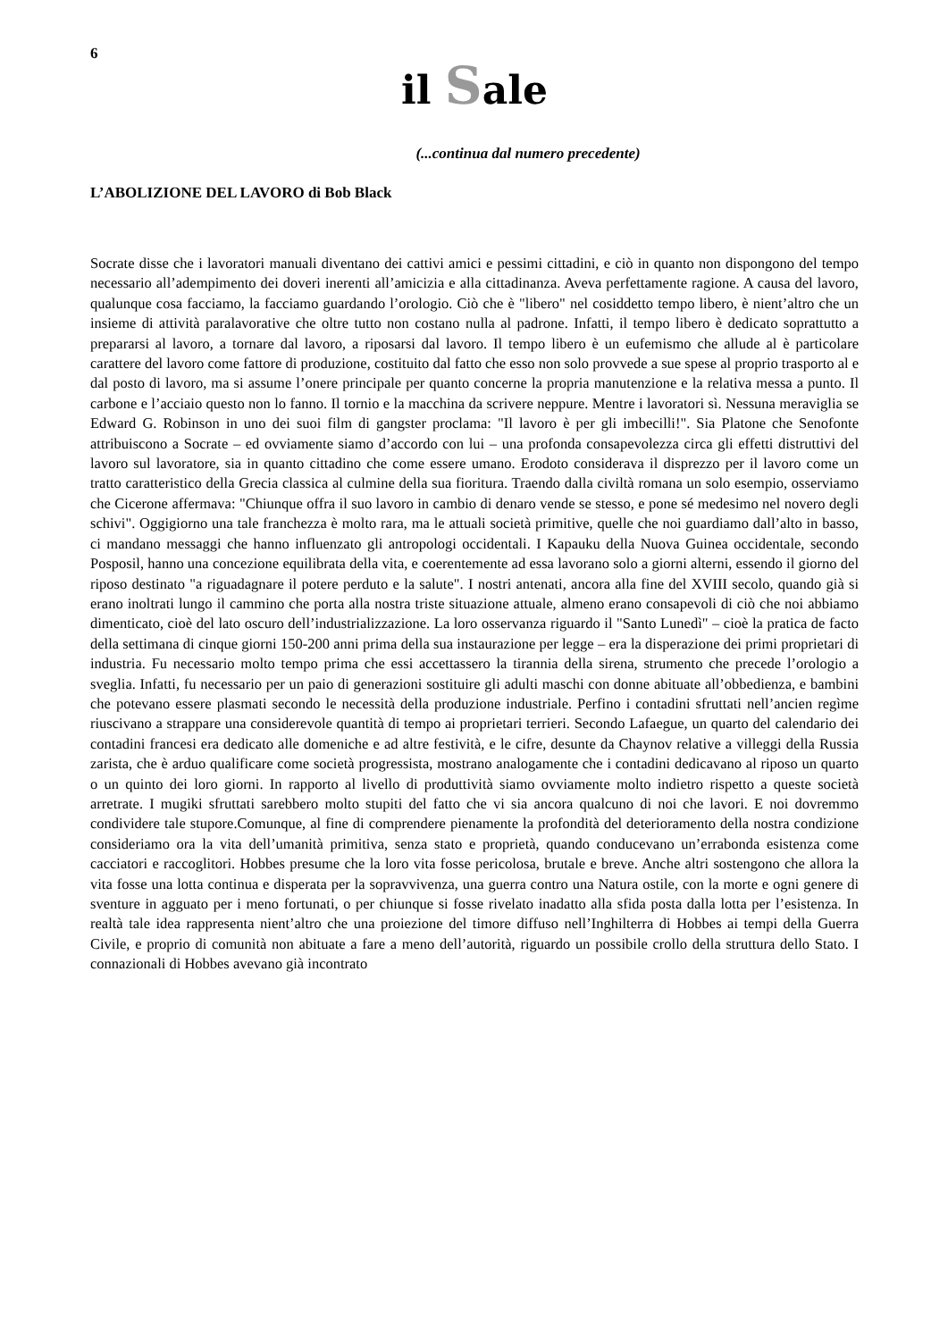6
il Sale
(...continua dal numero precedente)
L’ABOLIZIONE DEL LAVORO di Bob Black
Socrate disse che i lavoratori manuali diventano dei cattivi amici e pessimi cittadini, e ciò in quanto non dispongono del tempo necessario all’adempimento dei doveri inerenti all’amicizia e alla cittadinanza. Aveva perfettamente ragione. A causa del lavoro, qualunque cosa facciamo, la facciamo guardando l’orologio. Ciò che è "libero" nel cosiddetto tempo libero, è nient’altro che un insieme di attività paralavorative che oltre tutto non costano nulla al padrone. Infatti, il tempo libero è dedicato soprattutto a prepararsi al lavoro, a tornare dal lavoro, a riposarsi dal lavoro. Il tempo libero è un eufemismo che allude al è particolare carattere del lavoro come fattore di produzione, costituito dal fatto che esso non solo provvede a sue spese al proprio trasporto al e dal posto di lavoro, ma si assume l’onere principale per quanto concerne la propria manutenzione e la relativa messa a punto. Il carbone e l’acciaio questo non lo fanno. Il tornio e la macchina da scrivere neppure. Mentre i lavoratori sì. Nessuna meraviglia se Edward G. Robinson in uno dei suoi film di gangster proclama: "Il lavoro è per gli imbecilli!". Sia Platone che Senofonte attribuiscono a Socrate – ed ovviamente siamo d’accordo con lui – una profonda consapevolezza circa gli effetti distruttivi del lavoro sul lavoratore, sia in quanto cittadino che come essere umano. Erodoto considerava il disprezzo per il lavoro come un tratto caratteristico della Grecia classica al culmine della sua fioritura. Traendo dalla civiltà romana un solo esempio, osserviamo che Cicerone affermava: "Chiunque offra il suo lavoro in cambio di denaro vende se stesso, e pone sé medesimo nel novero degli schivi". Oggigiorno una tale franchezza è molto rara, ma le attuali società primitive, quelle che noi guardiamo dall’alto in basso, ci mandano messaggi che hanno influenzato gli antropologi occidentali. I Kapauku della Nuova Guinea occidentale, secondo Posposil, hanno una concezione equilibrata della vita, e coerentemente ad essa lavorano solo a giorni alterni, essendo il giorno del riposo destinato "a riguadagnare il potere perduto e la salute". I nostri antenati, ancora alla fine del XVIII secolo, quando già si erano inoltrati lungo il cammino che porta alla nostra triste situazione attuale, almeno erano consapevoli di ciò che noi abbiamo dimenticato, cioè del lato oscuro dell’industrializzazione. La loro osservanza riguardo il "Santo Lunedì" – cioè la pratica de facto della settimana di cinque giorni 150-200 anni prima della sua instaurazione per legge – era la disperazione dei primi proprietari di industria. Fu necessario molto tempo prima che essi accettassero la tirannia della sirena, strumento che precede l’orologio a sveglia. Infatti, fu necessario per un paio di generazioni sostituire gli adulti maschi con donne abituate all’obbedienza, e bambini che potevano essere plasmati secondo le necessità della produzione industriale. Perfino i contadini sfruttati nell’ancien regìme riuscivano a strappare una considerevole quantità di tempo ai proprietari terrieri. Secondo Lafaegue, un quarto del calendario dei contadini francesi era dedicato alle domeniche e ad altre festività, e le cifre, desunte da Chaynov relative a villeggi della Russia zarista, che è arduo qualificare come società progressista, mostrano analogamente che i contadini dedicavano al riposo un quarto o un quinto dei loro giorni. In rapporto al livello di produttività siamo ovviamente molto indietro rispetto a queste società arretrate. I mugiki sfruttati sarebbero molto stupiti del fatto che vi sia ancora qualcuno di noi che lavori. E noi dovremmo condividere tale stupore.Comunque, al fine di comprendere pienamente la profondità del deterioramento della nostra condizione consideriamo ora la vita dell’umanità primitiva, senza stato e proprietà, quando conducevano un’errabonda esistenza come cacciatori e raccoglitori. Hobbes presume che la loro vita fosse pericolosa, brutale e breve. Anche altri sostengono che allora la vita fosse una lotta continua e disperata per la sopravvivenza, una guerra contro una Natura ostile, con la morte e ogni genere di sventure in agguato per i meno fortunati, o per chiunque si fosse rivelato inadatto alla sfida posta dalla lotta per l’esistenza. In realtà tale idea rappresenta nient’altro che una proiezione del timore diffuso nell’Inghilterra di Hobbes ai tempi della Guerra Civile, e proprio di comunità non abituate a fare a meno dell’autorità, riguardo un possibile crollo della struttura dello Stato. I connazionali di Hobbes avevano già incontrato